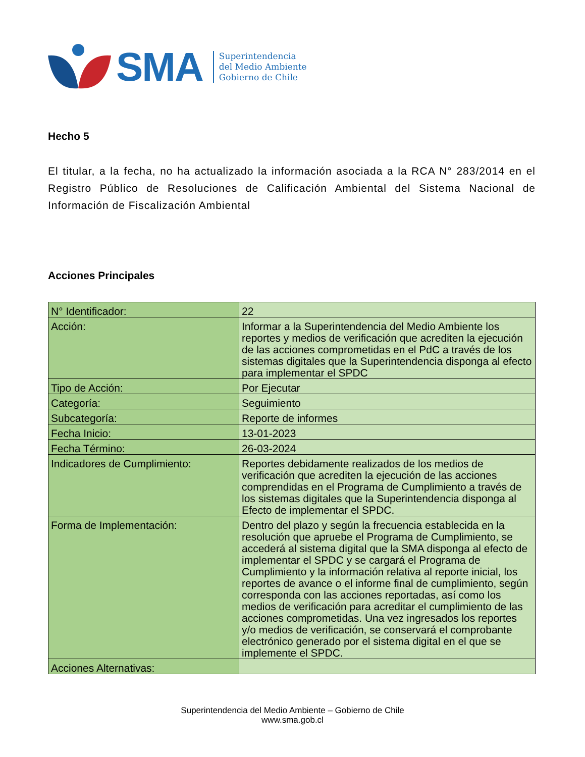SMA
Superintendencia
del Medio Ambiente
Gobierno de Chile
Hecho 5
El titular, a la fecha, no ha actualizado la información asociada a la RCA N° 283/2014 en el Registro Público de Resoluciones de Calificación Ambiental del Sistema Nacional de Información de Fiscalización Ambiental
Acciones Principales
| N° Identificador: | 22 |
| Acción: | Informar a la Superintendencia del Medio Ambiente los reportes y medios de verificación que acrediten la ejecución de las acciones comprometidas en el PdC a través de los sistemas digitales que la Superintendencia disponga al efecto para implementar el SPDC |
| Tipo de Acción: | Por Ejecutar |
| Categoría: | Seguimiento |
| Subcategoría: | Reporte de informes |
| Fecha Inicio: | 13-01-2023 |
| Fecha Término: | 26-03-2024 |
| Indicadores de Cumplimiento: | Reportes debidamente realizados de los medios de verificación que acrediten la ejecución de las acciones comprendidas en el Programa de Cumplimiento a través de los sistemas digitales que la Superintendencia disponga al Efecto de implementar el SPDC. |
| Forma de Implementación: | Dentro del plazo y según la frecuencia establecida en la resolución que apruebe el Programa de Cumplimiento, se accederá al sistema digital que la SMA disponga al efecto de implementar el SPDC y se cargará el Programa de Cumplimiento y la información relativa al reporte inicial, los reportes de avance o el informe final de cumplimiento, según corresponda con las acciones reportadas, así como los medios de verificación para acreditar el cumplimiento de las acciones comprometidas. Una vez ingresados los reportes y/o medios de verificación, se conservará el comprobante electrónico generado por el sistema digital en el que se implemente el SPDC. |
| Acciones Alternativas: | |
Superintendencia del Medio Ambiente – Gobierno de Chile
www.sma.gob.cl